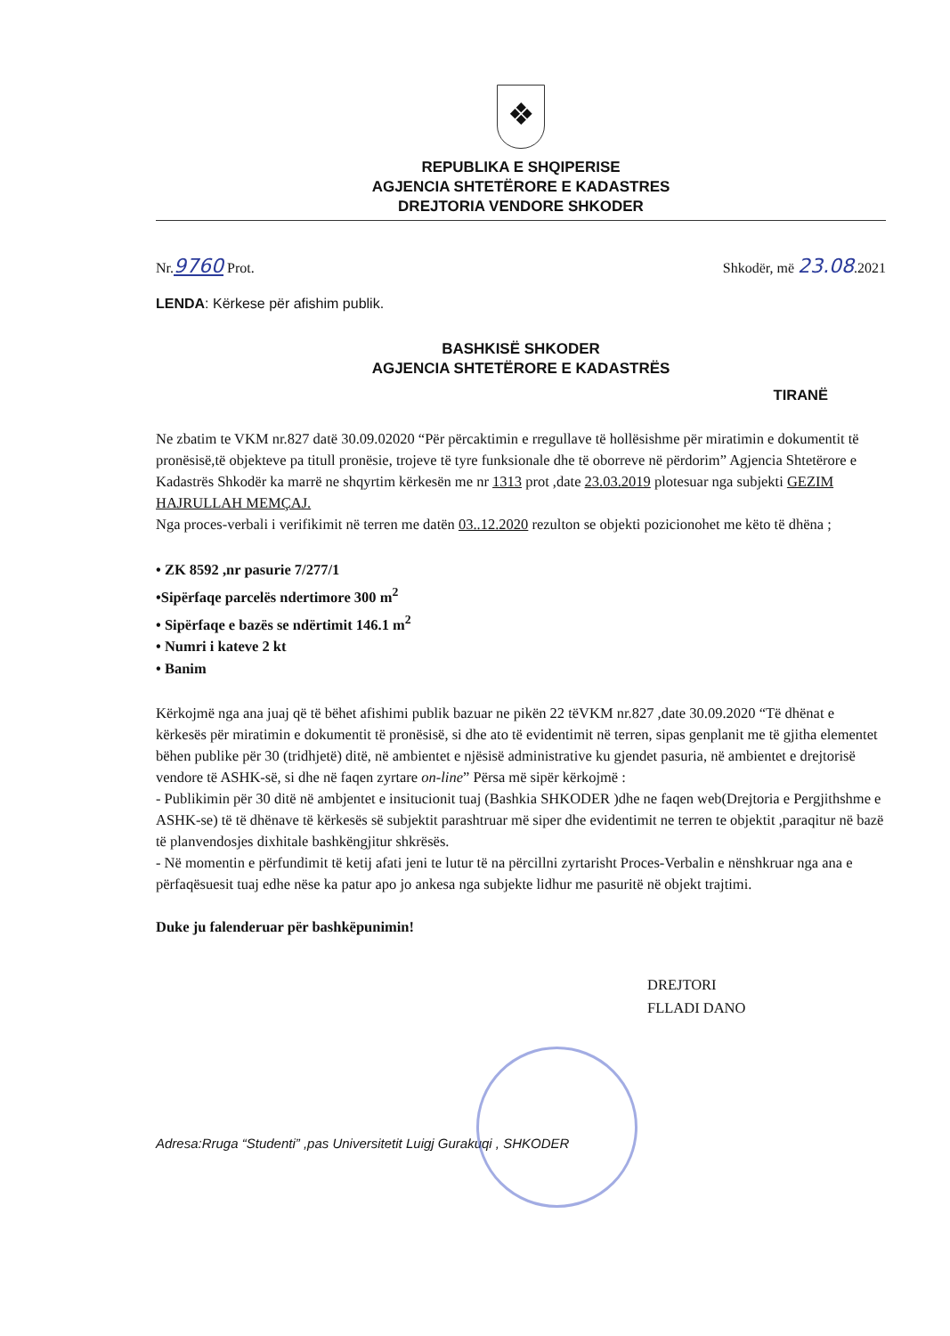❖
REPUBLIKA E SHQIPERISE
AGJENCIA SHTETËRORE E KADASTRES
DREJTORIA VENDORE SHKODER
Nr.9760 Prot. Shkodër, më 23.08.2021
LENDA: Kërkese për afishim publik.
BASHKISË SHKODER
AGJENCIA SHTETËRORE E KADASTRËS
TIRANË
Ne zbatim te VKM nr.827 datë 30.09.02020 “Për përcaktimin e rregullave të hollësishme për miratimin e dokumentit të pronësisë,të objekteve pa titull pronësie, trojeve të tyre funksionale dhe të oborreve në përdorim” Agjencia Shtetërore e Kadastrës Shkodër ka marrë ne shqyrtim kërkesën me nr 1313 prot ,date 23.03.2019 plotesuar nga subjekti GEZIM HAJRULLAH MEMÇAJ.
Nga proces-verbali i verifikimit në terren me datën 03..12.2020 rezulton se objekti pozicionohet me këto të dhëna ;
• ZK 8592 ,nr pasurie 7/277/1
•Sipërfaqe parcelës ndertimore 300 m<sup>2</sup>
• Sipërfaqe e bazës se ndërtimit 146.1 m<sup>2</sup>
• Numri i kateve 2 kt
• Banim
Kërkojmë nga ana juaj që të bëhet afishimi publik bazuar ne pikën 22 tëVKM nr.827 ,date 30.09.2020 “Të dhënat e kërkesës për miratimin e dokumentit të pronësisë, si dhe ato të evidentimit në terren, sipas genplanit me të gjitha elementet bëhen publike për 30 (tridhjetë) ditë, në ambientet e njësisë administrative ku gjendet pasuria, në ambientet e drejtorisë vendore të ASHK-së, si dhe në faqen zyrtare on-line” Përsa më sipër kërkojmë :
- Publikimin për 30 ditë në ambjentet e insitucionit tuaj (Bashkia SHKODER )dhe ne faqen web(Drejtoria e Pergjithshme e ASHK-se) të të dhënave të kërkesës së subjektit parashtruar më siper dhe evidentimit ne terren te objektit ,paraqitur në bazë të planvendosjes dixhitale bashkëngjitur shkrësës.
- Në momentin e përfundimit të ketij afati jeni te lutur të na përcillni zyrtarisht Proces-Verbalin e nënshkruar nga ana e përfaqësuesit tuaj edhe nëse ka patur apo jo ankesa nga subjekte lidhur me pasuritë në objekt trajtimi.
Duke ju falenderuar për bashkëpunimin!
DREJTORI
FLLADI DANO
Adresa:Rruga “Studenti” ,pas Universitetit Luigj Gurakuqi , SHKODER